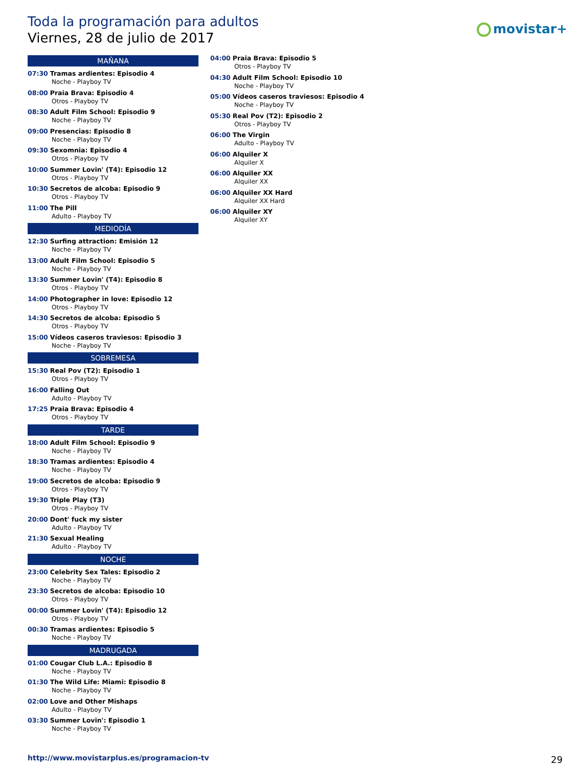Toda la programación para adultos
Viernes, 28 de julio de 2017
movistar+
MAÑANA
07:30 Tramas ardientes: Episodio 4
Noche - Playboy TV
08:00 Praia Brava: Episodio 4
Otros - Playboy TV
08:30 Adult Film School: Episodio 9
Noche - Playboy TV
09:00 Presencias: Episodio 8
Noche - Playboy TV
09:30 Sexomnia: Episodio 4
Otros - Playboy TV
10:00 Summer Lovin' (T4): Episodio 12
Otros - Playboy TV
10:30 Secretos de alcoba: Episodio 9
Otros - Playboy TV
11:00 The Pill
Adulto - Playboy TV
MEDIODÍA
12:30 Surfing attraction: Emisión 12
Noche - Playboy TV
13:00 Adult Film School: Episodio 5
Noche - Playboy TV
13:30 Summer Lovin' (T4): Episodio 8
Otros - Playboy TV
14:00 Photographer in love: Episodio 12
Otros - Playboy TV
14:30 Secretos de alcoba: Episodio 5
Otros - Playboy TV
15:00 Vídeos caseros traviesos: Episodio 3
Noche - Playboy TV
SOBREMESA
15:30 Real Pov (T2): Episodio 1
Otros - Playboy TV
16:00 Falling Out
Adulto - Playboy TV
17:25 Praia Brava: Episodio 4
Otros - Playboy TV
TARDE
18:00 Adult Film School: Episodio 9
Noche - Playboy TV
18:30 Tramas ardientes: Episodio 4
Noche - Playboy TV
19:00 Secretos de alcoba: Episodio 9
Otros - Playboy TV
19:30 Triple Play (T3)
Otros - Playboy TV
20:00 Dont' fuck my sister
Adulto - Playboy TV
21:30 Sexual Healing
Adulto - Playboy TV
NOCHE
23:00 Celebrity Sex Tales: Episodio 2
Noche - Playboy TV
23:30 Secretos de alcoba: Episodio 10
Otros - Playboy TV
00:00 Summer Lovin' (T4): Episodio 12
Otros - Playboy TV
00:30 Tramas ardientes: Episodio 5
Noche - Playboy TV
MADRUGADA
01:00 Cougar Club L.A.: Episodio 8
Noche - Playboy TV
01:30 The Wild Life: Miami: Episodio 8
Noche - Playboy TV
02:00 Love and Other Mishaps
Adulto - Playboy TV
03:30 Summer Lovin': Episodio 1
Noche - Playboy TV
04:00 Praia Brava: Episodio 5
Otros - Playboy TV
04:30 Adult Film School: Episodio 10
Noche - Playboy TV
05:00 Vídeos caseros traviesos: Episodio 4
Noche - Playboy TV
05:30 Real Pov (T2): Episodio 2
Otros - Playboy TV
06:00 The Virgin
Adulto - Playboy TV
06:00 Alquiler X
Alquiler X
06:00 Alquiler XX
Alquiler XX
06:00 Alquiler XX Hard
Alquiler XX Hard
06:00 Alquiler XY
Alquiler XY
http://www.movistarplus.es/programacion-tv
29